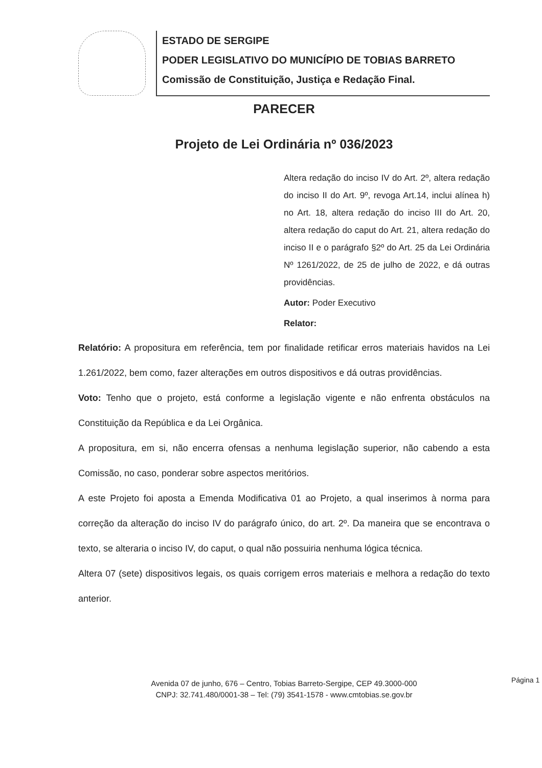ESTADO DE SERGIPE
PODER LEGISLATIVO DO MUNICÍPIO DE TOBIAS BARRETO
Comissão de Constituição, Justiça e Redação Final.
PARECER
Projeto de Lei Ordinária nº 036/2023
Altera redação do inciso IV do Art. 2º, altera redação do inciso II do Art. 9º, revoga Art.14, inclui alínea h) no Art. 18, altera redação do inciso III do Art. 20, altera redação do caput do Art. 21, altera redação do inciso II e o parágrafo §2º do Art. 25 da Lei Ordinária Nº 1261/2022, de 25 de julho de 2022, e dá outras providências.
Autor: Poder Executivo
Relator:
Relatório: A propositura em referência, tem por finalidade retificar erros materiais havidos na Lei 1.261/2022, bem como, fazer alterações em outros dispositivos e dá outras providências.
Voto: Tenho que o projeto, está conforme a legislação vigente e não enfrenta obstáculos na Constituição da República e da Lei Orgânica.
A propositura, em si, não encerra ofensas a nenhuma legislação superior, não cabendo a esta Comissão, no caso, ponderar sobre aspectos meritórios.
A este Projeto foi aposta a Emenda Modificativa 01 ao Projeto, a qual inserimos à norma para correção da alteração do inciso IV do parágrafo único, do art. 2º. Da maneira que se encontrava o texto, se alteraria o inciso IV, do caput, o qual não possuiria nenhuma lógica técnica.
Altera 07 (sete) dispositivos legais, os quais corrigem erros materiais e melhora a redação do texto anterior.
Página 1
Avenida 07 de junho, 676 – Centro, Tobias Barreto-Sergipe, CEP 49.3000-000
CNPJ: 32.741.480/0001-38 – Tel: (79) 3541-1578 - www.cmtobias.se.gov.br